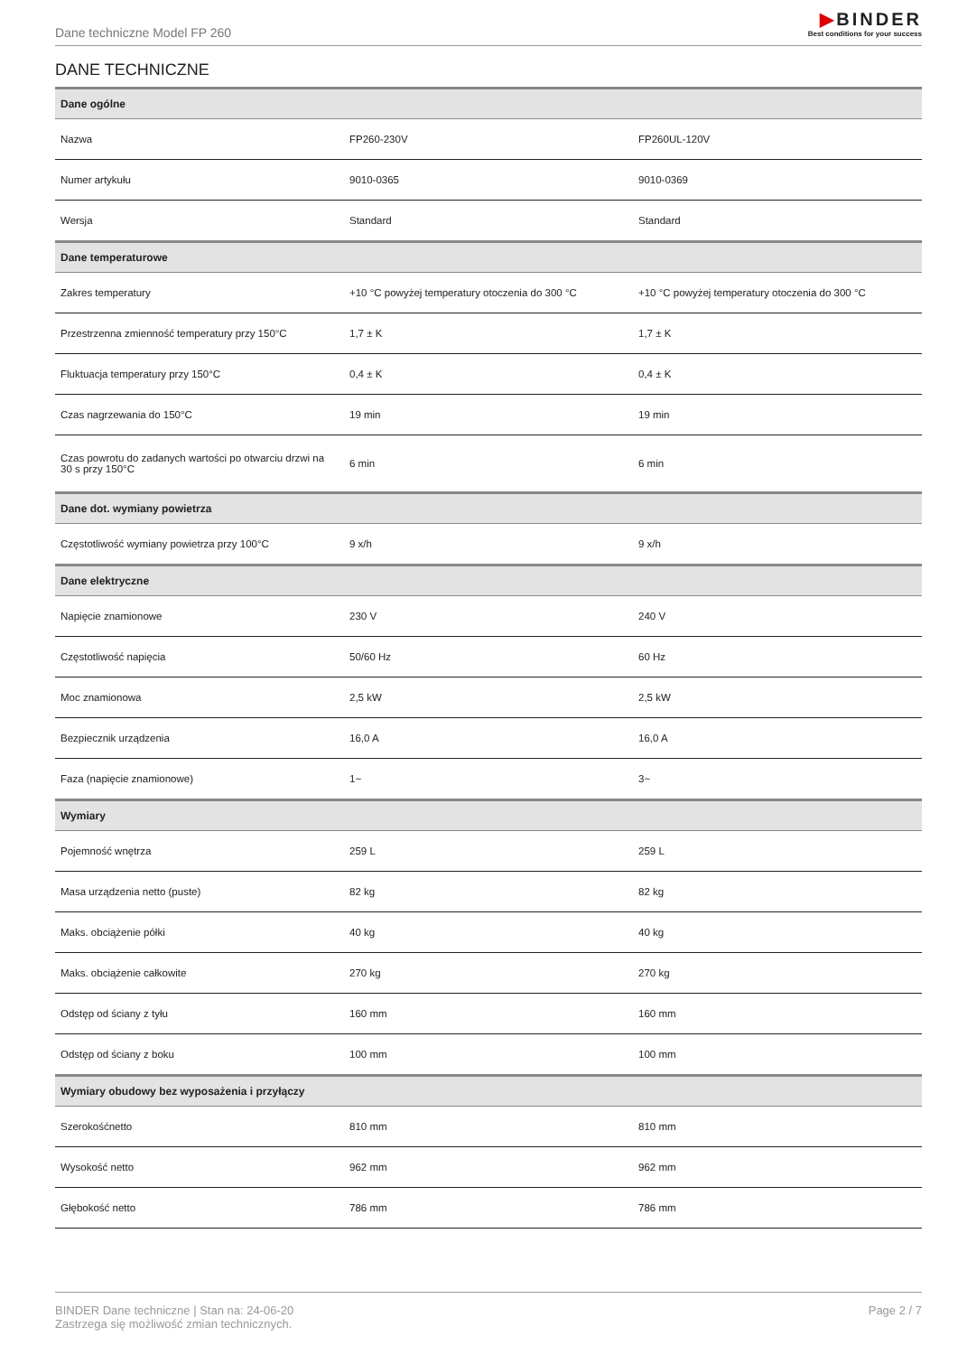Dane techniczne Model FP 260
▶BINDER
Best conditions for your success
DANE TECHNICZNE
| Dane ogólne | | |
| --- | --- | --- |
| Nazwa | FP260-230V | FP260UL-120V |
| Numer artykułu | 9010-0365 | 9010-0369 |
| Wersja | Standard | Standard |
| Dane temperaturowe | | |
| Zakres temperatury | +10 °C powyżej temperatury otoczenia do 300 °C | +10 °C powyżej temperatury otoczenia do 300 °C |
| Przestrzenna zmienność temperatury przy 150°C | 1,7 ± K | 1,7 ± K |
| Fluktuacja temperatury przy 150°C | 0,4 ± K | 0,4 ± K |
| Czas nagrzewania do 150°C | 19 min | 19 min |
| Czas powrotu do zadanych wartości po otwarciu drzwi na 30 s przy 150°C | 6 min | 6 min |
| Dane dot. wymiany powietrza | | |
| Częstotliwość wymiany powietrza przy 100°C | 9 x/h | 9 x/h |
| Dane elektryczne | | |
| Napięcie znamionowe | 230 V | 240 V |
| Częstotliwość napięcia | 50/60 Hz | 60 Hz |
| Moc znamionowa | 2,5 kW | 2,5 kW |
| Bezpiecznik urządzenia | 16,0 A | 16,0 A |
| Faza (napięcie znamionowe) | 1~ | 3~ |
| Wymiary | | |
| Pojemność wnętrza | 259 L | 259 L |
| Masa urządzenia netto (puste) | 82 kg | 82 kg |
| Maks. obciążenie półki | 40 kg | 40 kg |
| Maks. obciążenie całkowite | 270 kg | 270 kg |
| Odstęp od ściany z tyłu | 160 mm | 160 mm |
| Odstęp od ściany z boku | 100 mm | 100 mm |
| Wymiary obudowy bez wyposażenia i przyłączy | | |
| Szerokośćnetto | 810 mm | 810 mm |
| Wysokość netto | 962 mm | 962 mm |
| Głębokość netto | 786 mm | 786 mm |
BINDER Dane techniczne | Stan na: 24-06-20
Zastrzega się możliwość zmian technicznych.
Page 2 / 7